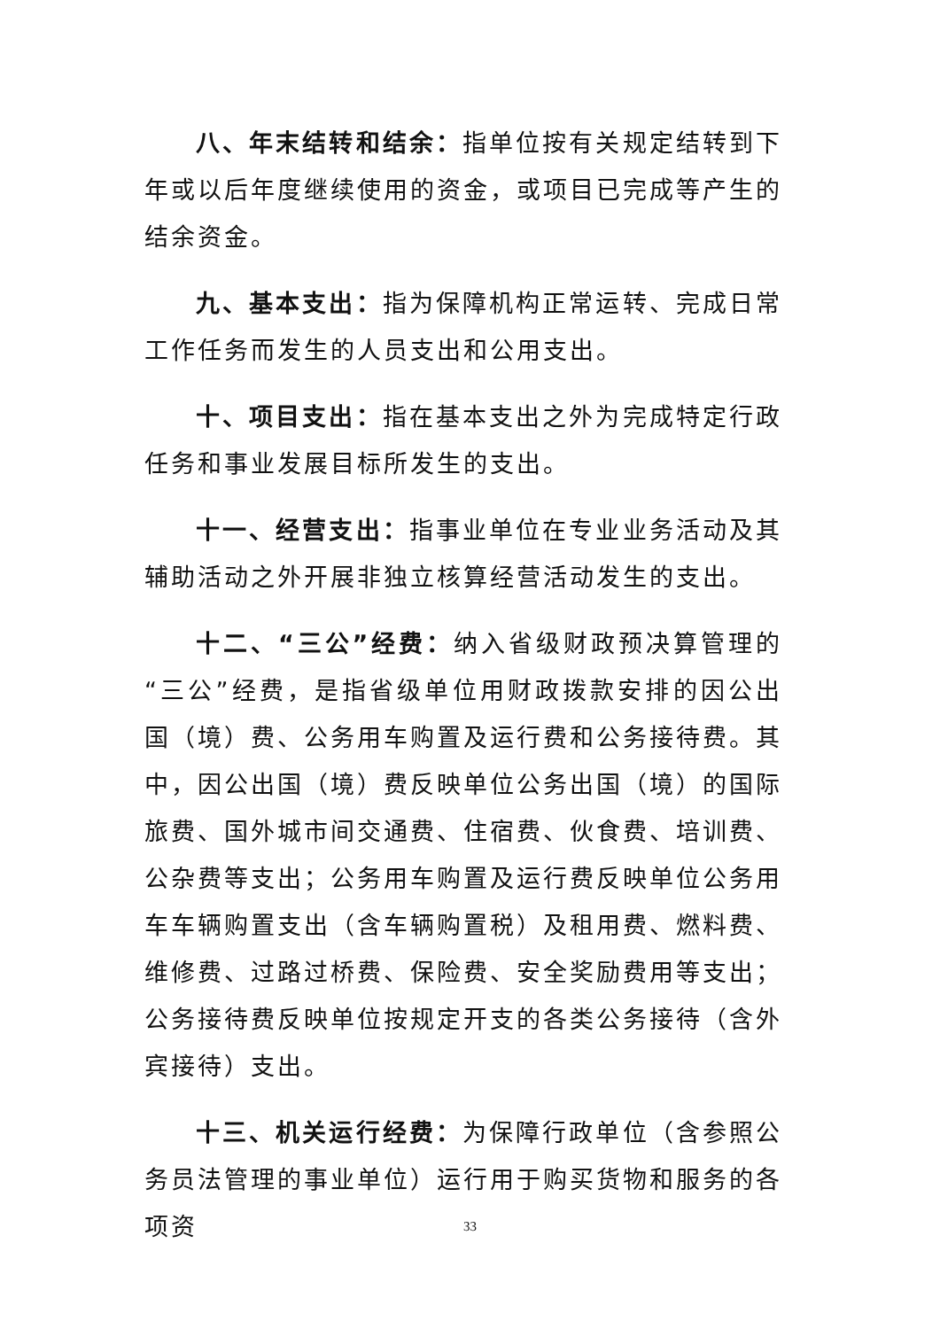八、年末结转和结余：指单位按有关规定结转到下年或以后年度继续使用的资金，或项目已完成等产生的结余资金。
九、基本支出：指为保障机构正常运转、完成日常工作任务而发生的人员支出和公用支出。
十、项目支出：指在基本支出之外为完成特定行政任务和事业发展目标所发生的支出。
十一、经营支出：指事业单位在专业业务活动及其辅助活动之外开展非独立核算经营活动发生的支出。
十二、“三公”经费：纳入省级财政预决算管理的“三公”经费，是指省级单位用财政拨款安排的因公出国（境）费、公务用车购置及运行费和公务接待费。其中，因公出国（境）费反映单位公务出国（境）的国际旅费、国外城市间交通费、住宿费、伙食费、培训费、公杂费等支出；公务用车购置及运行费反映单位公务用车车辆购置支出（含车辆购置税）及租用费、燃料费、维修费、过路过桥费、保险费、安全奖励费用等支出；公务接待费反映单位按规定开支的各类公务接待（含外宾接待）支出。
十三、机关运行经费：为保障行政单位（含参照公务员法管理的事业单位）运行用于购买货物和服务的各项资
33